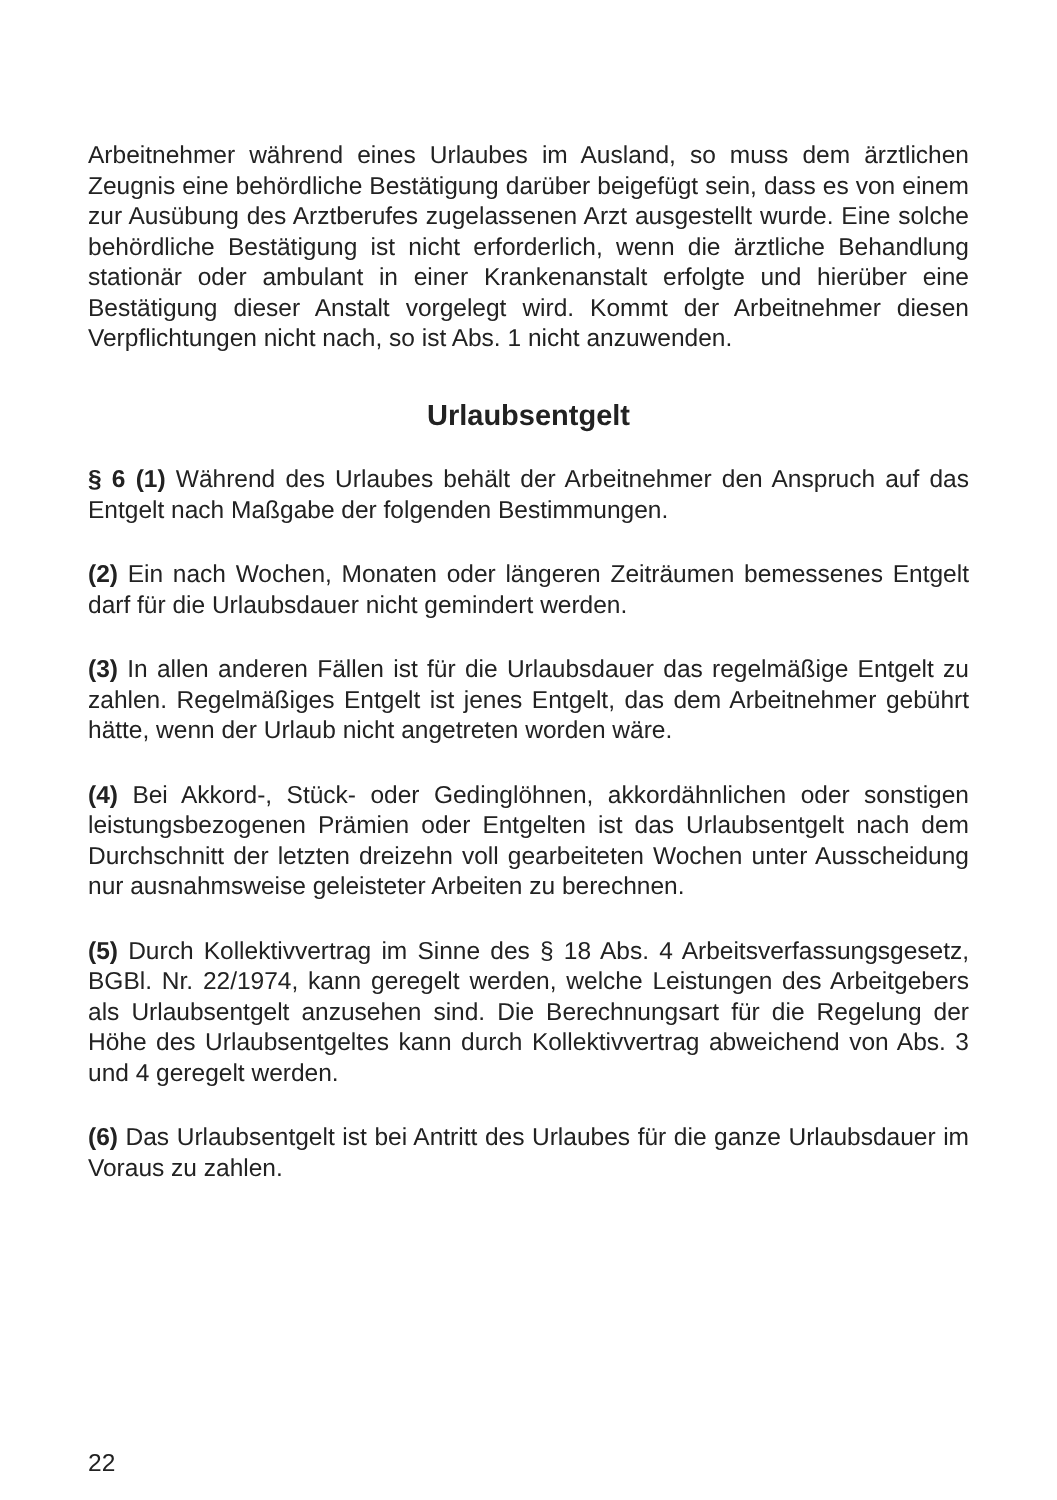Arbeitnehmer während eines Urlaubes im Ausland, so muss dem ärztlichen Zeugnis eine behördliche Bestätigung darüber beigefügt sein, dass es von einem zur Ausübung des Arztberufes zugelassenen Arzt ausgestellt wurde. Eine solche behördliche Bestätigung ist nicht erforderlich, wenn die ärztliche Behandlung stationär oder ambulant in einer Krankenanstalt erfolgte und hierüber eine Bestätigung dieser Anstalt vorgelegt wird. Kommt der Arbeitnehmer diesen Verpflichtungen nicht nach, so ist Abs. 1 nicht anzuwenden.
Urlaubsentgelt
§ 6 (1) Während des Urlaubes behält der Arbeitnehmer den Anspruch auf das Entgelt nach Maßgabe der folgenden Bestimmungen.
(2) Ein nach Wochen, Monaten oder längeren Zeiträumen bemessenes Entgelt darf für die Urlaubsdauer nicht gemindert werden.
(3) In allen anderen Fällen ist für die Urlaubsdauer das regelmäßige Entgelt zu zahlen. Regelmäßiges Entgelt ist jenes Entgelt, das dem Arbeitnehmer gebührt hätte, wenn der Urlaub nicht angetreten worden wäre.
(4) Bei Akkord-, Stück- oder Gedinglöhnen, akkordähnlichen oder sonstigen leistungsbezogenen Prämien oder Entgelten ist das Urlaubsentgelt nach dem Durchschnitt der letzten dreizehn voll gearbeiteten Wochen unter Ausscheidung nur ausnahmsweise geleisteter Arbeiten zu berechnen.
(5) Durch Kollektivvertrag im Sinne des § 18 Abs. 4 Arbeitsverfassungsgesetz, BGBl. Nr. 22/1974, kann geregelt werden, welche Leistungen des Arbeitgebers als Urlaubsentgelt anzusehen sind. Die Berechnungsart für die Regelung der Höhe des Urlaubsentgeltes kann durch Kollektivvertrag abweichend von Abs. 3 und 4 geregelt werden.
(6) Das Urlaubsentgelt ist bei Antritt des Urlaubes für die ganze Urlaubsdauer im Voraus zu zahlen.
22